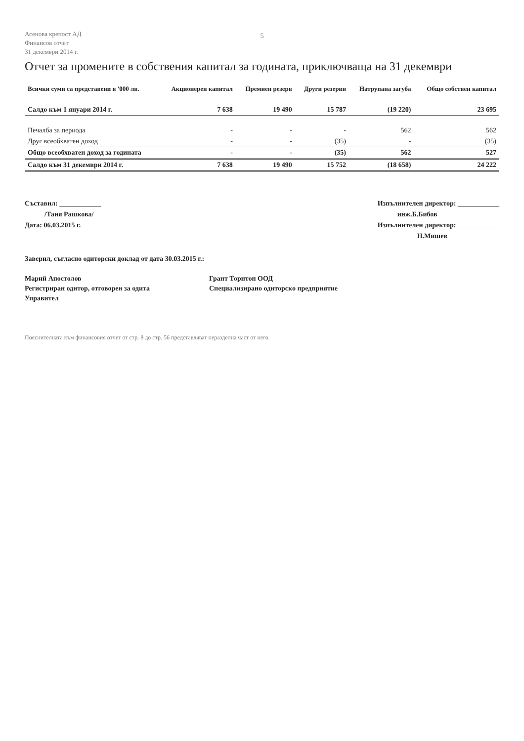Асенова крепост АД
Финансов отчет
31 декември 2014 г.
5
Отчет за промените в собствения капитал за годината, приключваща на 31 декември
| Всички суми са представени в '000 лв. | Акционерен капитал | Премиен резерв | Други резерви | Натрупана загуба | Общо собствен капитал |
| --- | --- | --- | --- | --- | --- |
| Салдо към 1 януари 2014 г. | 7 638 | 19 490 | 15 787 | (19 220) | 23 695 |
| Печалба за периода | - | - | - | 562 | 562 |
| Друг всеобхватен доход | - | - | (35) | - | (35) |
| Общо всеобхватен доход за годината | - | - | (35) | 562 | 527 |
| Салдо към 31 декември 2014 г. | 7 638 | 19 490 | 15 752 | (18 658) | 24 222 |
Съставил: ____________
/Таня Рашкова/
Дата: 06.03.2015 г.
Изпълнителен директор: ____________
инж.Б.Бибов
Изпълнителен директор: ____________
Н.Мишев
Заверил, съгласно одиторски доклад от дата 30.03.2015 г.:
Марий Апостолов
Регистриран одитор, отговорен за одита
Управител
Грант Торнтон ООД
Специализирано одиторско предприятие
Пояснителната към финансовия отчет от стр. 8 до стр. 56 представляват неразделна част от него.